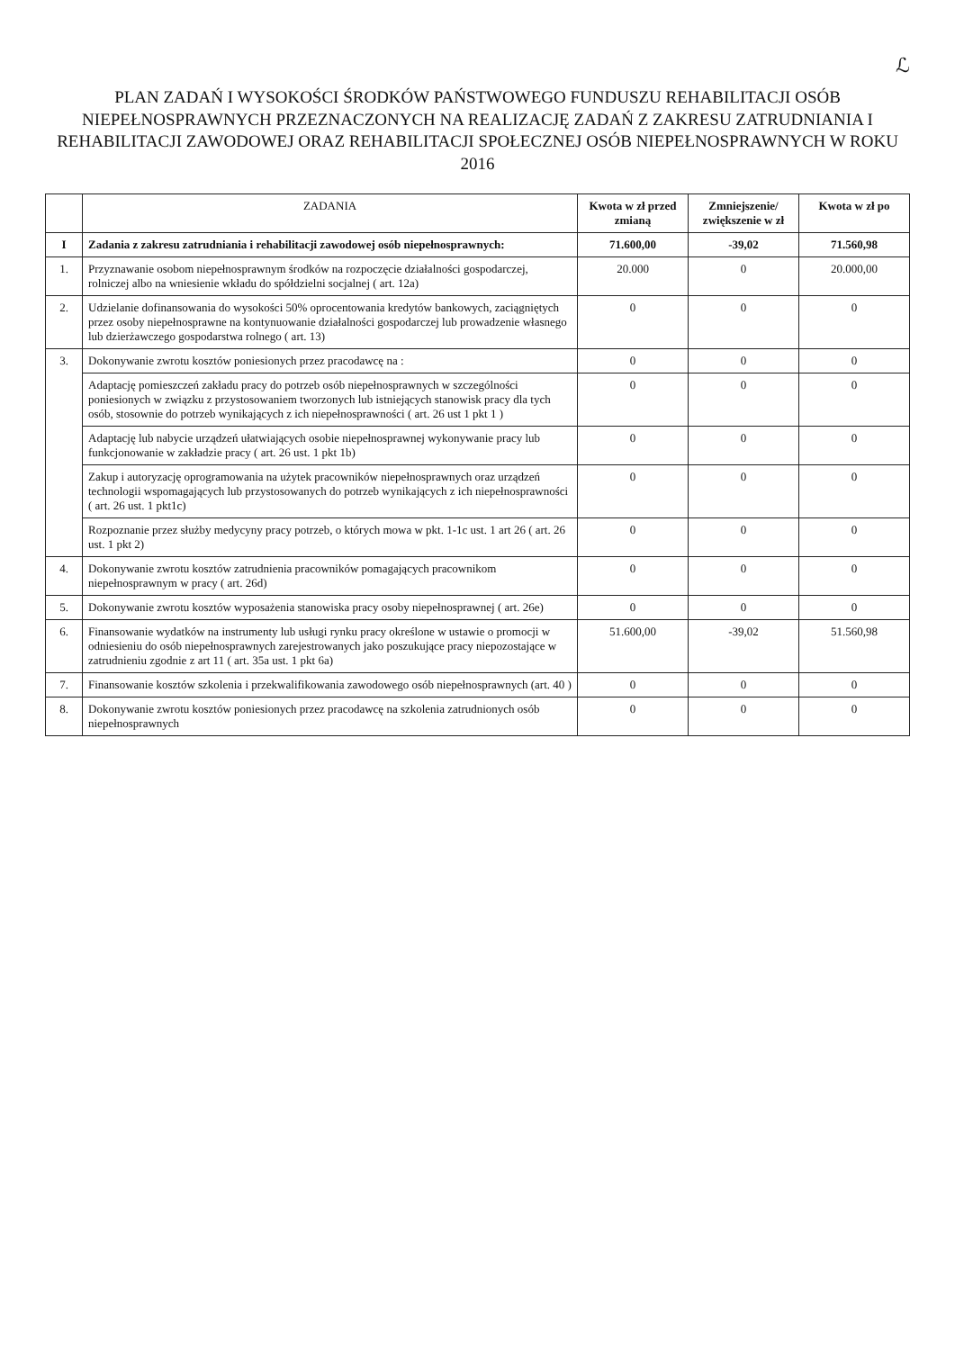ℒ
PLAN ZADAŃ I WYSOKOŚCI ŚRODKÓW PAŃSTWOWEGO FUNDUSZU REHABILITACJI OSÓB NIEPEŁNOSPRAWNYCH PRZEZNACZONYCH NA REALIZACJĘ ZADAŃ Z ZAKRESU ZATRUDNIANIA I REHABILITACJI ZAWODOWEJ ORAZ REHABILITACJI SPOŁECZNEJ OSÓB NIEPEŁNOSPRAWNYCH W ROKU 2016
| | ZADANIA | Kwota w zł przed zmianą | Zmniejszenie/ zwiększenie w zł | Kwota w zł po |
| --- | --- | --- | --- | --- |
| I | Zadania z zakresu zatrudniania i rehabilitacji zawodowej osób niepełnosprawnych: | 71.600,00 | -39,02 | 71.560,98 |
| 1. | Przyznawanie osobom niepełnosprawnym środków na rozpoczęcie działalności gospodarczej, rolniczej albo na wniesienie wkładu do spółdzielni socjalnej ( art. 12a) | 20.000 | 0 | 20.000,00 |
| 2. | Udzielanie dofinansowania do wysokości 50% oprocentowania kredytów bankowych, zaciągniętych przez osoby niepełnosprawne na kontynuowanie działalności gospodarczej lub prowadzenie własnego lub dzierżawczego gospodarstwa rolnego ( art. 13) | 0 | 0 | 0 |
| 3. | Dokonywanie zwrotu kosztów poniesionych przez pracodawcę na : | 0 | 0 | 0 |
| | Adaptację pomieszczeń zakładu pracy do potrzeb osób niepełnosprawnych w szczególności poniesionych w związku z przystosowaniem tworzonych lub istniejących stanowisk pracy dla tych osób, stosownie do potrzeb wynikających z ich niepełnosprawności ( art. 26 ust 1 pkt 1 ) | 0 | 0 | 0 |
| | Adaptację lub nabycie urządzeń ułatwiających osobie niepełnosprawnej wykonywanie pracy lub funkcjonowanie w zakładzie pracy ( art. 26 ust. 1 pkt 1b) | 0 | 0 | 0 |
| | Zakup i autoryzację oprogramowania na użytek pracowników niepełnosprawnych oraz urządzeń technologii wspomagających lub przystosowanych do potrzeb wynikających z ich niepełnosprawności ( art. 26 ust. 1 pkt1c) | 0 | 0 | 0 |
| | Rozpoznanie przez służby medycyny pracy potrzeb, o których mowa w pkt. 1-1c ust. 1 art 26 ( art. 26 ust. 1 pkt 2) | 0 | 0 | 0 |
| 4. | Dokonywanie zwrotu kosztów zatrudnienia pracowników pomagających pracownikom niepełnosprawnym w pracy ( art. 26d) | 0 | 0 | 0 |
| 5. | Dokonywanie zwrotu kosztów wyposażenia stanowiska pracy osoby niepełnosprawnej ( art. 26e) | 0 | 0 | 0 |
| 6. | Finansowanie wydatków na instrumenty lub usługi rynku pracy określone w ustawie o promocji w odniesieniu do osób niepełnosprawnych zarejestrowanych jako poszukujące pracy niepozostające w zatrudnieniu zgodnie z art 11 ( art. 35a ust. 1 pkt 6a) | 51.600,00 | -39,02 | 51.560,98 |
| 7. | Finansowanie kosztów szkolenia i przekwalifikowania zawodowego osób niepełnosprawnych (art. 40 ) | 0 | 0 | 0 |
| 8. | Dokonywanie zwrotu kosztów poniesionych przez pracodawcę na szkolenia zatrudnionych osób niepełnosprawnych | 0 | 0 | 0 |